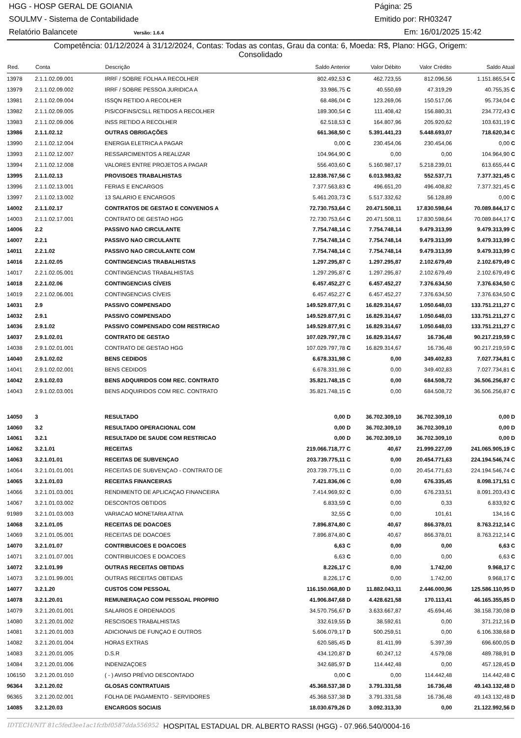HGG - HOSP GERAL DE GOIANIA Página: 25
SOULMV - Sistema de Contabilidade Emitido por: RH03247
Relatório Balancete Versão: 1.6.4 Em: 16/01/2025 15:42
Competência: 01/12/2024 à 31/12/2024, Contas: Todas as contas, Grau da conta: 6, Moeda: R$, Plano: HGG, Origem:
Consolidado
| Red. | Conta | Descrição | Saldo Anterior | Valor Débito | Valor Crédito | Saldo Atual |
| --- | --- | --- | --- | --- | --- | --- |
| 13978 | 2.1.1.02.09.001 | IRRF / SOBRE FOLHA A RECOLHER | 802.492,53 C | 462.723,55 | 812.096,56 | 1.151.865,54 C |
| 13979 | 2.1.1.02.09.002 | IRRF / SOBRE PESSOA JURIDICA A | 33.986,75 C | 40.550,69 | 47.319,29 | 40.755,35 C |
| 13981 | 2.1.1.02.09.004 | ISSQN RETIDO A RECOLHER | 68.486,04 C | 123.269,06 | 150.517,06 | 95.734,04 C |
| 13982 | 2.1.1.02.09.005 | PIS/COFINS/CSLL RETIDOS A RECOLHER | 189.300,54 C | 111.408,42 | 156.880,31 | 234.772,43 C |
| 13983 | 2.1.1.02.09.006 | INSS RETIDO A RECOLHER | 62.518,53 C | 164.807,96 | 205.920,62 | 103.631,19 C |
| 13986 | 2.1.1.02.12 | OUTRAS OBRIGAÇÕES | 661.368,50 C | 5.391.441,23 | 5.448.693,07 | 718.620,34 C |
| 13990 | 2.1.1.02.12.004 | ENERGIA ELETRICA A PAGAR | 0,00 C | 230.454,06 | 230.454,06 | 0,00 C |
| 13993 | 2.1.1.02.12.007 | RESSARCIMENTOS A REALIZAR | 104.964,90 C | 0,00 | 0,00 | 104.964,90 C |
| 13994 | 2.1.1.02.12.008 | VALORES ENTRE PROJETOS A PAGAR | 556.403,60 C | 5.160.987,17 | 5.218.239,01 | 613.655,44 C |
| 13995 | 2.1.1.02.13 | PROVISOES TRABALHISTAS | 12.838.767,56 C | 6.013.983,82 | 552.537,71 | 7.377.321,45 C |
| 13996 | 2.1.1.02.13.001 | FERIAS E ENCARGOS | 7.377.563,83 C | 496.651,20 | 496.408,82 | 7.377.321,45 C |
| 13997 | 2.1.1.02.13.002 | 13 SALARIO E ENCARGOS | 5.461.203,73 C | 5.517.332,62 | 56.128,89 | 0,00 C |
| 14002 | 2.1.1.02.17 | CONTRATOS DE GESTAO E CONVENIOS A | 72.730.753,64 C | 20.471.508,11 | 17.830.598,64 | 70.089.844,17 C |
| 14003 | 2.1.1.02.17.001 | CONTRATO DE GESTAO HGG | 72.730.753,64 C | 20.471.508,11 | 17.830.598,64 | 70.089.844,17 C |
| 14006 | 2.2 | PASSIVO NAO CIRCULANTE | 7.754.748,14 C | 7.754.748,14 | 9.479.313,99 | 9.479.313,99 C |
| 14007 | 2.2.1 | PASSIVO NAO CIRCULANTE | 7.754.748,14 C | 7.754.748,14 | 9.479.313,99 | 9.479.313,99 C |
| 14011 | 2.2.1.02 | PASSIVO NAO CIRCULANTE COM | 7.754.748,14 C | 7.754.748,14 | 9.479.313,99 | 9.479.313,99 C |
| 14016 | 2.2.1.02.05 | CONTINGENCIAS TRABALHISTAS | 1.297.295,87 C | 1.297.295,87 | 2.102.679,49 | 2.102.679,49 C |
| 14017 | 2.2.1.02.05.001 | CONTINGENCIAS TRABALHISTAS | 1.297.295,87 C | 1.297.295,87 | 2.102.679,49 | 2.102.679,49 C |
| 14018 | 2.2.1.02.06 | CONTINGENCIAS CÍVEIS | 6.457.452,27 C | 6.457.452,27 | 7.376.634,50 | 7.376.634,50 C |
| 14019 | 2.2.1.02.06.001 | CONTINGENCIAS CÍVEIS | 6.457.452,27 C | 6.457.452,27 | 7.376.634,50 | 7.376.634,50 C |
| 14031 | 2.9 | PASSIVO COMPENSADO | 149.529.877,91 C | 16.829.314,67 | 1.050.648,03 | 133.751.211,27 C |
| 14032 | 2.9.1 | PASSIVO COMPENSADO | 149.529.877,91 C | 16.829.314,67 | 1.050.648,03 | 133.751.211,27 C |
| 14036 | 2.9.1.02 | PASSIVO COMPENSADO COM RESTRICAO | 149.529.877,91 C | 16.829.314,67 | 1.050.648,03 | 133.751.211,27 C |
| 14037 | 2.9.1.02.01 | CONTRATO DE GESTAO | 107.029.797,78 C | 16.829.314,67 | 16.736,48 | 90.217.219,59 C |
| 14038 | 2.9.1.02.01.001 | CONTRATO DE GESTAO HGG | 107.029.797,78 C | 16.829.314,67 | 16.736,48 | 90.217.219,59 C |
| 14040 | 2.9.1.02.02 | BENS CEDIDOS | 6.678.331,98 C | 0,00 | 349.402,83 | 7.027.734,81 C |
| 14041 | 2.9.1.02.02.001 | BENS CEDIDOS | 6.678.331,98 C | 0,00 | 349.402,83 | 7.027.734,81 C |
| 14042 | 2.9.1.02.03 | BENS ADQUIRIDOS COM REC. CONTRATO | 35.821.748,15 C | 0,00 | 684.508,72 | 36.506.256,87 C |
| 14043 | 2.9.1.02.03.001 | BENS ADQUIRIDOS COM REC. CONTRATO | 35.821.748,15 C | 0,00 | 684.508,72 | 36.506.256,87 C |
| 14050 | 3 | RESULTADO | 0,00 D | 36.702.309,10 | 36.702.309,10 | 0,00 D |
| 14060 | 3.2 | RESULTADO OPERACIONAL COM | 0,00 D | 36.702.309,10 | 36.702.309,10 | 0,00 D |
| 14061 | 3.2.1 | RESULTAD0 DE SAUDE COM RESTRICAO | 0,00 D | 36.702.309,10 | 36.702.309,10 | 0,00 D |
| 14062 | 3.2.1.01 | RECEITAS | 219.066.718,77 C | 40,67 | 21.999.227,09 | 241.065.905,19 C |
| 14063 | 3.2.1.01.01 | RECEITAS DE SUBVENÇAO | 203.739.775,11 C | 0,00 | 20.454.771,63 | 224.194.546,74 C |
| 14064 | 3.2.1.01.01.001 | RECEITAS DE SUBVENÇAO - CONTRATO DE | 203.739.775,11 C | 0,00 | 20.454.771,63 | 224.194.546,74 C |
| 14065 | 3.2.1.01.03 | RECEITAS FINANCEIRAS | 7.421.836,06 C | 0,00 | 676.335,45 | 8.098.171,51 C |
| 14066 | 3.2.1.01.03.001 | RENDIMENTO DE APLICAÇAO FINANCEIRA | 7.414.969,92 C | 0,00 | 676.233,51 | 8.091.203,43 C |
| 14067 | 3.2.1.01.03.002 | DESCONTOS OBTIDOS | 6.833,59 C | 0,00 | 0,33 | 6.833,92 C |
| 91989 | 3.2.1.01.03.003 | VARIACAO MONETARIA ATIVA | 32,55 C | 0,00 | 101,61 | 134,16 C |
| 14068 | 3.2.1.01.05 | RECEITAS DE DOACOES | 7.896.874,80 C | 40,67 | 866.378,01 | 8.763.212,14 C |
| 14069 | 3.2.1.01.05.001 | RECEITAS DE DOACOES | 7.896.874,80 C | 40,67 | 866.378,01 | 8.763.212,14 C |
| 14070 | 3.2.1.01.07 | CONTRIBUICOES E DOACOES | 6,63 C | 0,00 | 0,00 | 6,63 C |
| 14071 | 3.2.1.01.07.001 | CONTRIBUICOES E DOACOES | 6,63 C | 0,00 | 0,00 | 6,63 C |
| 14072 | 3.2.1.01.99 | OUTRAS RECEITAS OBTIDAS | 8.226,17 C | 0,00 | 1.742,00 | 9.968,17 C |
| 14073 | 3.2.1.01.99.001 | OUTRAS RECEITAS OBTIDAS | 8.226,17 C | 0,00 | 1.742,00 | 9.968,17 C |
| 14077 | 3.2.1.20 | CUSTOS COM PESSOAL | 116.150.068,80 D | 11.882.043,11 | 2.446.000,96 | 125.586.110,95 D |
| 14078 | 3.2.1.20.01 | REMUNERAÇAO COM PESSOAL PROPRIO | 41.906.847,68 D | 4.428.621,58 | 170.113,41 | 46.165.355,85 D |
| 14079 | 3.2.1.20.01.001 | SALARIOS E ORDENADOS | 34.570.756,67 D | 3.633.667,87 | 45.694,46 | 38.158.730,08 D |
| 14080 | 3.2.1.20.01.002 | RESCISOES TRABALHISTAS | 332.619,55 D | 38.592,61 | 0,00 | 371.212,16 D |
| 14081 | 3.2.1.20.01.003 | ADICIONAIS DE FUNÇAO E OUTROS | 5.606.079,17 D | 500.259,51 | 0,00 | 6.106.338,68 D |
| 14082 | 3.2.1.20.01.004 | HORAS EXTRAS | 620.585,45 D | 81.411,99 | 5.397,39 | 696.600,05 D |
| 14083 | 3.2.1.20.01.005 | D.S.R | 434.120,87 D | 60.247,12 | 4.579,08 | 489.788,91 D |
| 14084 | 3.2.1.20.01.006 | INDENIZAÇOES | 342.685,97 D | 114.442,48 | 0,00 | 457.128,45 D |
| 106150 | 3.2.1.20.01.010 | ( - ) AVISO PRÉVIO DESCONTADO | 0,00 C | 0,00 | 114.442,48 | 114.442,48 C |
| 96364 | 3.2.1.20.02 | GLOSAS CONTRATUAIS | 45.368.537,38 D | 3.791.331,58 | 16.736,48 | 49.143.132,48 D |
| 96365 | 3.2.1.20.02.001 | FOLHA DE PAGAMENTO - SERVIDORES | 45.368.537,38 D | 3.791.331,58 | 16.736,48 | 49.143.132,48 D |
| 14085 | 3.2.1.20.03 | ENCARGOS SOCIAIS | 18.030.679,26 D | 3.092.313,30 | 0,00 | 21.122.992,56 D |
IDTECH/NIT 81c5fed3ee1ac1fcfbf0587dda556952 HOSPITAL ESTADUAL DR. ALBERTO RASSI (HGG) - 07.966.540/0004-16